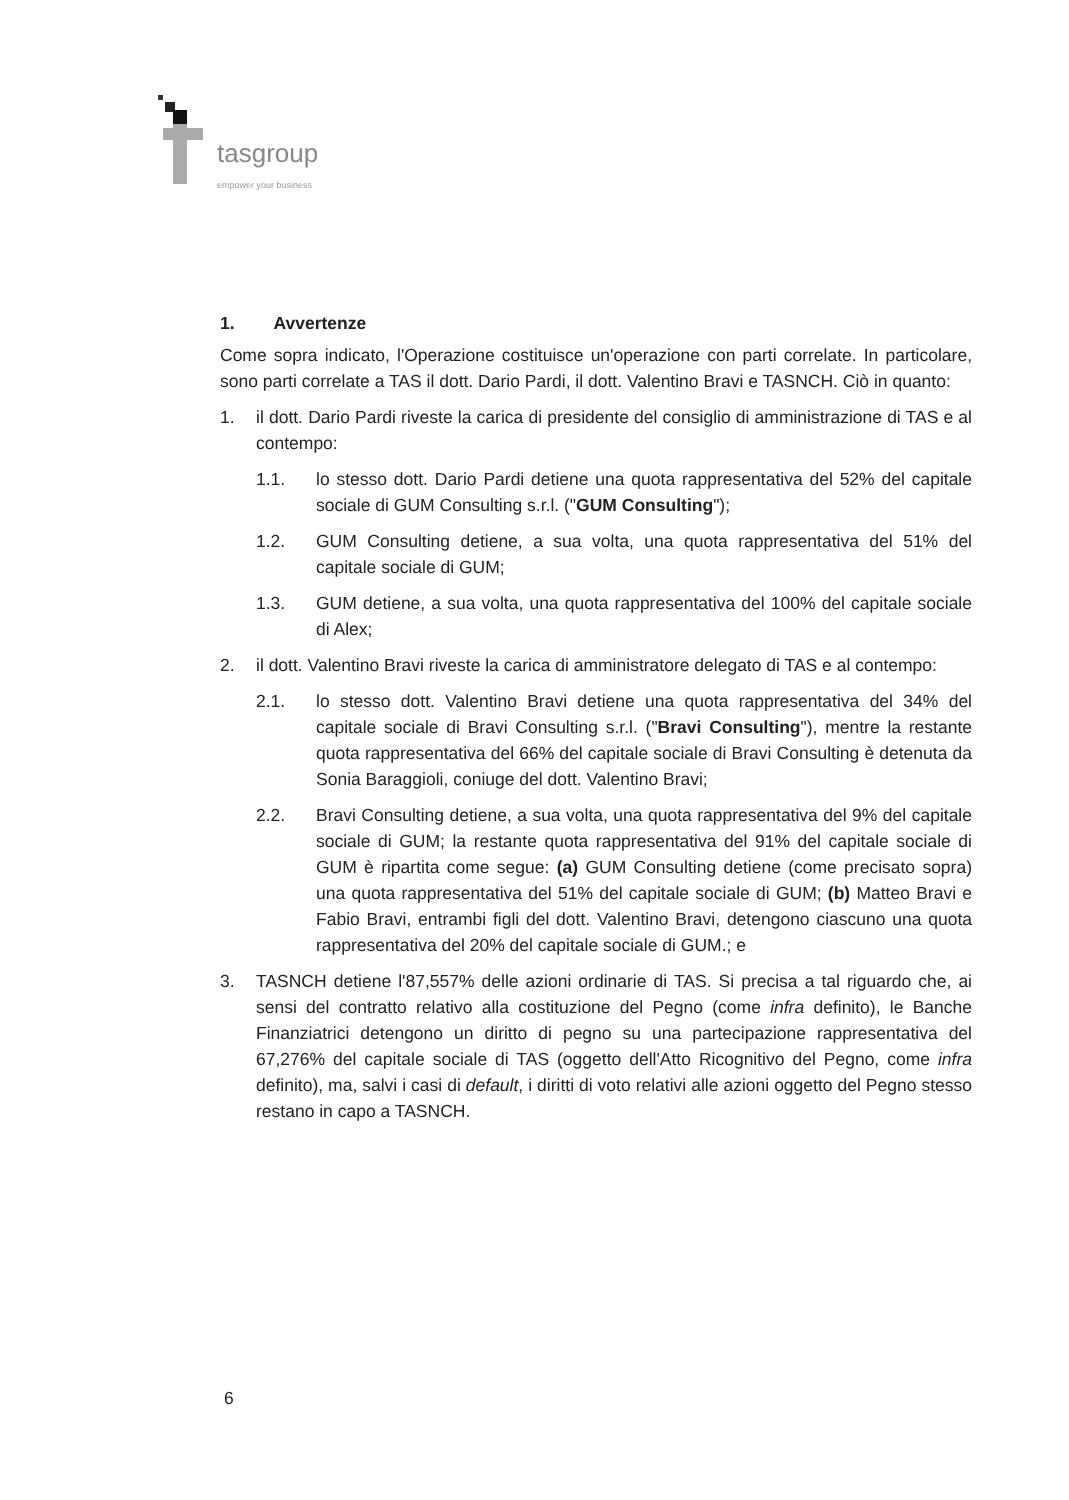tasgroup
empower your business
1. Avvertenze
Come sopra indicato, l'Operazione costituisce un'operazione con parti correlate. In particolare, sono parti correlate a TAS il dott. Dario Pardi, il dott. Valentino Bravi e TASNCH. Ciò in quanto:
1. il dott. Dario Pardi riveste la carica di presidente del consiglio di amministrazione di TAS e al contempo:
1.1. lo stesso dott. Dario Pardi detiene una quota rappresentativa del 52% del capitale sociale di GUM Consulting s.r.l. ("GUM Consulting");
1.2. GUM Consulting detiene, a sua volta, una quota rappresentativa del 51% del capitale sociale di GUM;
1.3. GUM detiene, a sua volta, una quota rappresentativa del 100% del capitale sociale di Alex;
2. il dott. Valentino Bravi riveste la carica di amministratore delegato di TAS e al contempo:
2.1. lo stesso dott. Valentino Bravi detiene una quota rappresentativa del 34% del capitale sociale di Bravi Consulting s.r.l. ("Bravi Consulting"), mentre la restante quota rappresentativa del 66% del capitale sociale di Bravi Consulting è detenuta da Sonia Baraggioli, coniuge del dott. Valentino Bravi;
2.2. Bravi Consulting detiene, a sua volta, una quota rappresentativa del 9% del capitale sociale di GUM; la restante quota rappresentativa del 91% del capitale sociale di GUM è ripartita come segue: (a) GUM Consulting detiene (come precisato sopra) una quota rappresentativa del 51% del capitale sociale di GUM; (b) Matteo Bravi e Fabio Bravi, entrambi figli del dott. Valentino Bravi, detengono ciascuno una quota rappresentativa del 20% del capitale sociale di GUM.; e
3. TASNCH detiene l'87,557% delle azioni ordinarie di TAS. Si precisa a tal riguardo che, ai sensi del contratto relativo alla costituzione del Pegno (come infra definito), le Banche Finanziatrici detengono un diritto di pegno su una partecipazione rappresentativa del 67,276% del capitale sociale di TAS (oggetto dell'Atto Ricognitivo del Pegno, come infra definito), ma, salvi i casi di default, i diritti di voto relativi alle azioni oggetto del Pegno stesso restano in capo a TASNCH.
6